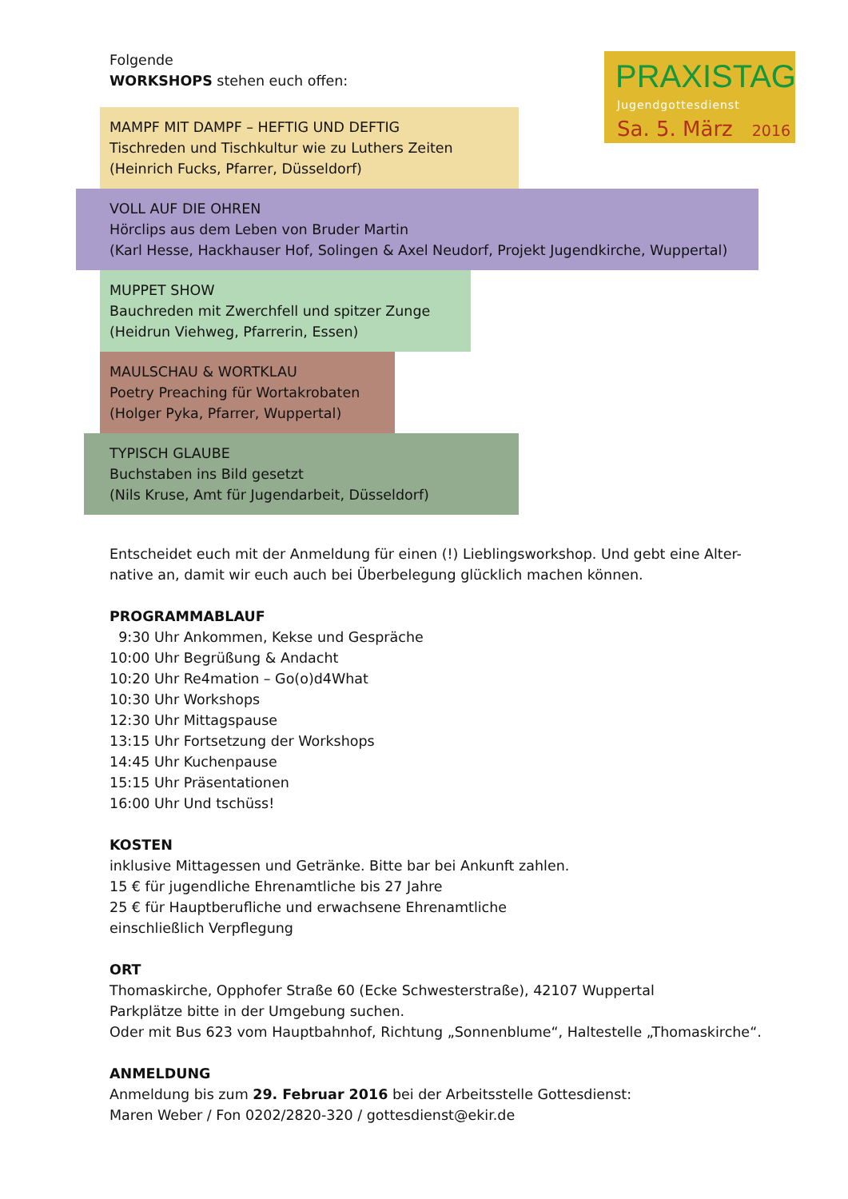PRAXISTAG
Jugendgottesdienst
Sa. 5. März 2016
Folgende
WORKSHOPS stehen euch offen:
MAMPF MIT DAMPF – HEFTIG UND DEFTIG
Tischreden und Tischkultur wie zu Luthers Zeiten
(Heinrich Fucks, Pfarrer, Düsseldorf)
VOLL AUF DIE OHREN
Hörclips aus dem Leben von Bruder Martin
(Karl Hesse, Hackhauser Hof, Solingen & Axel Neudorf, Projekt Jugendkirche, Wuppertal)
MUPPET SHOW
Bauchreden mit Zwerchfell und spitzer Zunge
(Heidrun Viehweg, Pfarrerin, Essen)
MAULSCHAU & WORTKLAU
Poetry Preaching für Wortakrobaten
(Holger Pyka, Pfarrer, Wuppertal)
TYPISCH GLAUBE
Buchstaben ins Bild gesetzt
(Nils Kruse, Amt für Jugendarbeit, Düsseldorf)
Entscheidet euch mit der Anmeldung für einen (!) Lieblingsworkshop. Und gebt eine Alter-native an, damit wir euch auch bei Überbelegung glücklich machen können.
PROGRAMMABLAUF
9:30 Uhr Ankommen, Kekse und Gespräche
10:00 Uhr Begrüßung & Andacht
10:20 Uhr Re4mation – Go(o)d4What
10:30 Uhr Workshops
12:30 Uhr Mittagspause
13:15 Uhr Fortsetzung der Workshops
14:45 Uhr Kuchenpause
15:15 Uhr Präsentationen
16:00 Uhr Und tschüss!
KOSTEN
inklusive Mittagessen und Getränke. Bitte bar bei Ankunft zahlen.
15 € für jugendliche Ehrenamtliche bis 27 Jahre
25 € für Hauptberufliche und erwachsene Ehrenamtliche
einschließlich Verpflegung
ORT
Thomaskirche, Opphofer Straße 60 (Ecke Schwesterstraße), 42107 Wuppertal
Parkplätze bitte in der Umgebung suchen.
Oder mit Bus 623 vom Hauptbahnhof, Richtung „Sonnenblume“, Haltestelle „Thomaskirche“.
ANMELDUNG
Anmeldung bis zum 29. Februar 2016 bei der Arbeitsstelle Gottesdienst:
Maren Weber / Fon 0202/2820-320 / gottesdienst@ekir.de